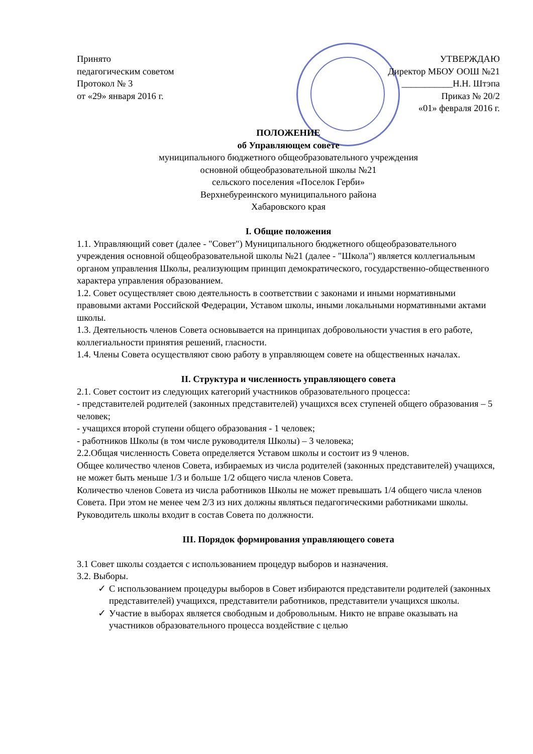Принято
педагогическим советом
Протокол № 3
от «29» января 2016 г.
УТВЕРЖДАЮ
Директор МБОУ ООШ №21
___________Н.Н. Штэпа
Приказ № 20/2
«01» февраля 2016 г.
ПОЛОЖЕНИЕ
об Управляющем совете
муниципального бюджетного общеобразовательного учреждения
основной общеобразовательной школы №21
сельского поселения «Поселок Герби»
Верхнебуреинского муниципального района
Хабаровского края
I. Общие положения
1.1. Управляющий совет (далее - "Совет") Муниципального бюджетного общеобразовательного учреждения основной общеобразовательной школы №21 (далее - "Школа") является коллегиальным органом управления Школы, реализующим принцип демократического, государственно-общественного характера управления образованием.
1.2. Совет осуществляет свою деятельность в соответствии с законами и иными нормативными правовыми актами Российской Федерации, Уставом школы, иными локальными нормативными актами школы.
1.3. Деятельность членов Совета основывается на принципах добровольности участия в его работе, коллегиальности принятия решений, гласности.
1.4. Члены Совета осуществляют свою работу в управляющем совете на общественных началах.
II. Структура и численность управляющего совета
2.1. Совет состоит из следующих категорий участников образовательного процесса:
- представителей родителей (законных представителей) учащихся всех ступеней общего образования – 5 человек;
- учащихся второй ступени общего образования - 1 человек;
- работников Школы (в том числе руководителя Школы) – 3 человека;
2.2.Общая численность Совета определяется Уставом школы и состоит из 9 членов.
Общее количество членов Совета, избираемых из числа родителей (законных представителей) учащихся, не может быть меньше 1/3 и больше 1/2 общего числа членов Совета.
Количество членов Совета из числа работников Школы не может превышать 1/4 общего числа членов Совета. При этом не менее чем 2/3 из них должны являться педагогическими работниками школы. Руководитель школы входит в состав Совета по должности.
III. Порядок формирования управляющего совета
3.1 Совет школы создается с использованием процедур выборов и назначения.
3.2. Выборы.
✓ С использованием процедуры выборов в Совет избираются представители родителей (законных представителей) учащихся, представители работников, представители учащихся школы.
✓ Участие в выборах является свободным и добровольным. Никто не вправе оказывать на участников образовательного процесса воздействие с целью